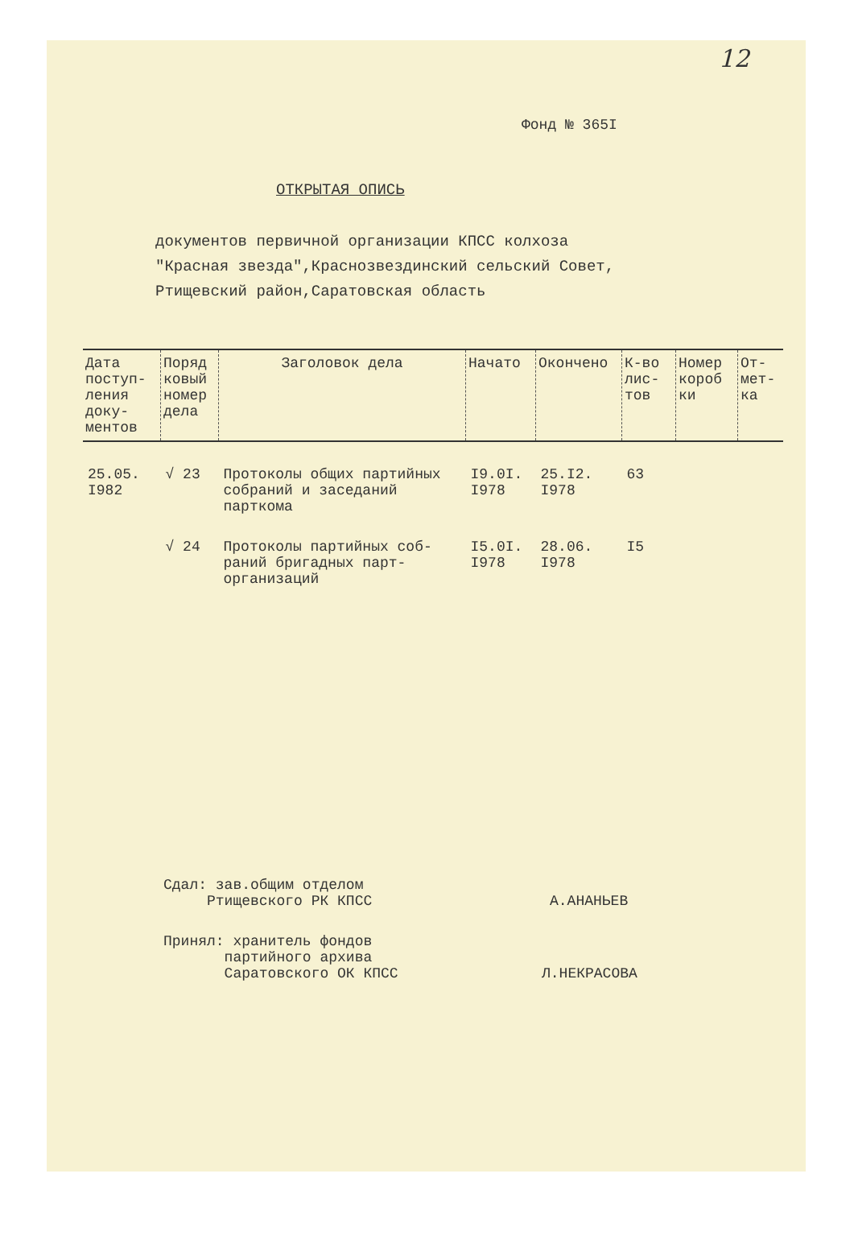12
Фонд № 365I
ОТКРЫТАЯ ОПИСЬ
документов первичной организации КПСС колхоза
"Красная звезда",Краснозвездинский сельский Совет,
Ртищевский район,Саратовская область
| Дата поступ-ления доку-ментов | Поряд ковый номер дела | Заголовок дела | Начато | Окончено | К-во лис-тов | Номер короб ки | От-мет-ка |
| --- | --- | --- | --- | --- | --- | --- | --- |
| 25.05. I982 | √ 23 | Протоколы общих партийных собраний и заседаний парткома | I9.0I. I978 | 25.I2. I978 | 63 | | |
| | √ 24 | Протоколы партийных соб-раний бригадных парт-организаций | I5.0I. I978 | 28.06. I978 | I5 | | |
Сдал: зав.общим отделом
Ртищевского РК КПСС А.АНАНЬЕВ
Принял: хранитель фондов
партийного архива
Саратовского ОК КПСС Л.НЕКРАСОВА